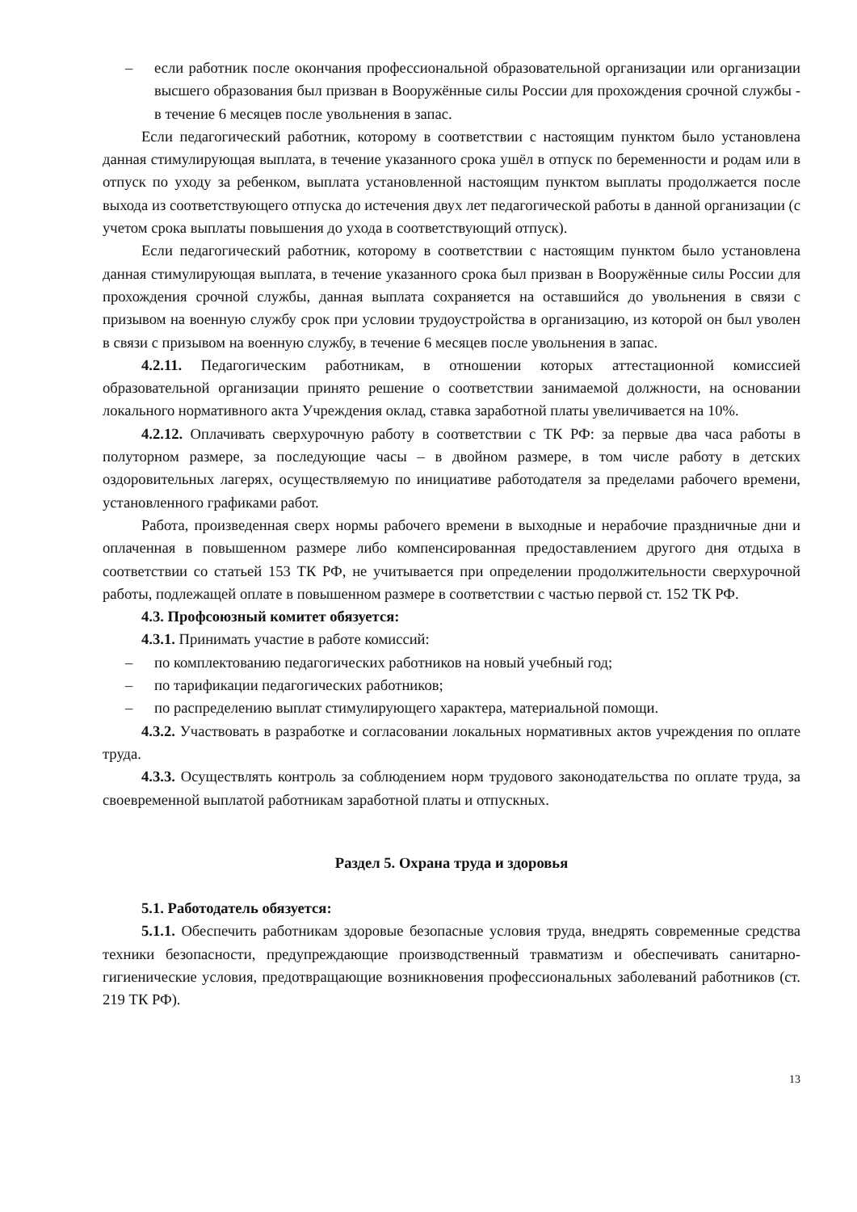– если работник после окончания профессиональной образовательной организации или организации высшего образования был призван в Вооружённые силы России для прохождения срочной службы - в течение 6 месяцев после увольнения в запас.
Если педагогический работник, которому в соответствии с настоящим пунктом было установлена данная стимулирующая выплата, в течение указанного срока ушёл в отпуск по беременности и родам или в отпуск по уходу за ребенком, выплата установленной настоящим пунктом выплаты продолжается после выхода из соответствующего отпуска до истечения двух лет педагогической работы в данной организации (с учетом срока выплаты повышения до ухода в соответствующий отпуск).
Если педагогический работник, которому в соответствии с настоящим пунктом было установлена данная стимулирующая выплата, в течение указанного срока был призван в Вооружённые силы России для прохождения срочной службы, данная выплата сохраняется на оставшийся до увольнения в связи с призывом на военную службу срок при условии трудоустройства в организацию, из которой он был уволен в связи с призывом на военную службу, в течение 6 месяцев после увольнения в запас.
4.2.11. Педагогическим работникам, в отношении которых аттестационной комиссией образовательной организации принято решение о соответствии занимаемой должности, на основании локального нормативного акта Учреждения оклад, ставка заработной платы увеличивается на 10%.
4.2.12. Оплачивать сверхурочную работу в соответствии с ТК РФ: за первые два часа работы в полуторном размере, за последующие часы – в двойном размере, в том числе работу в детских оздоровительных лагерях, осуществляемую по инициативе работодателя за пределами рабочего времени, установленного графиками работ.
Работа, произведенная сверх нормы рабочего времени в выходные и нерабочие праздничные дни и оплаченная в повышенном размере либо компенсированная предоставлением другого дня отдыха в соответствии со статьей 153 ТК РФ, не учитывается при определении продолжительности сверхурочной работы, подлежащей оплате в повышенном размере в соответствии с частью первой ст. 152 ТК РФ.
4.3. Профсоюзный комитет обязуется:
4.3.1. Принимать участие в работе комиссий:
– по комплектованию педагогических работников на новый учебный год;
– по тарификации педагогических работников;
– по распределению выплат стимулирующего характера, материальной помощи.
4.3.2. Участвовать в разработке и согласовании локальных нормативных актов учреждения по оплате труда.
4.3.3. Осуществлять контроль за соблюдением норм трудового законодательства по оплате труда, за своевременной выплатой работникам заработной платы и отпускных.
Раздел 5. Охрана труда и здоровья
5.1. Работодатель обязуется:
5.1.1. Обеспечить работникам здоровые безопасные условия труда, внедрять современные средства техники безопасности, предупреждающие производственный травматизм и обеспечивать санитарно-гигиенические условия, предотвращающие возникновения профессиональных заболеваний работников (ст. 219 ТК РФ).
13